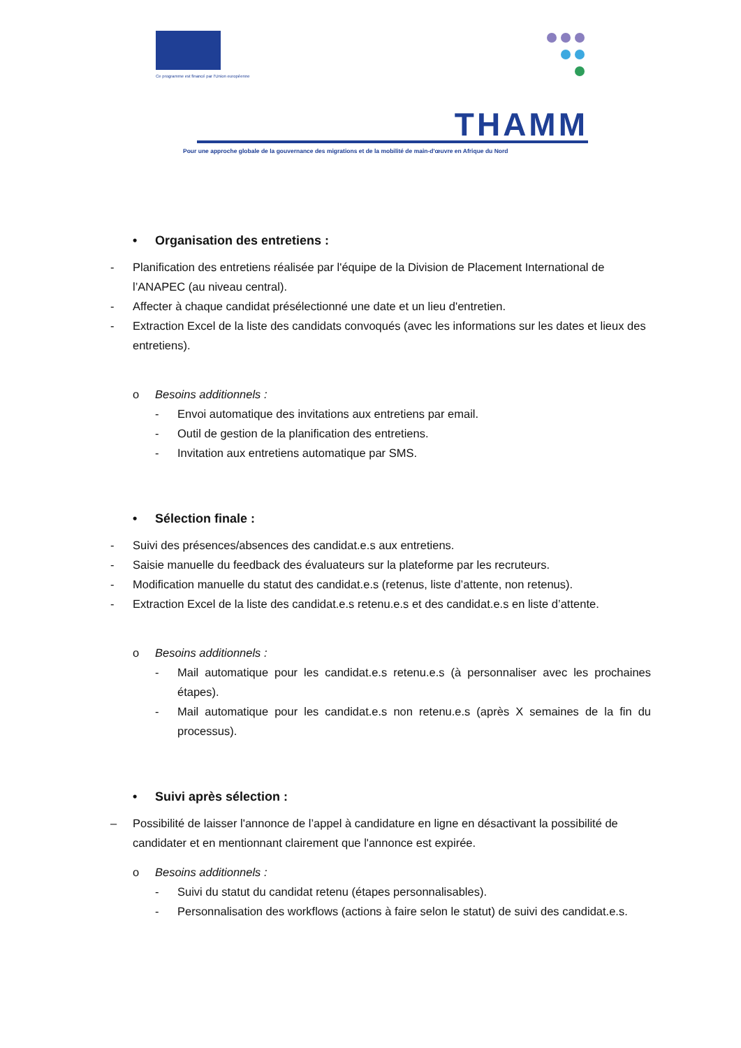Ce programme est financé par l'Union européenne
THAMM
Pour une approche globale de la gouvernance des migrations et de la mobilité de main-d'œuvre en Afrique du Nord
• Organisation des entretiens :
- Planification des entretiens réalisée par l'équipe de la Division de Placement International de l’ANAPEC (au niveau central).
- Affecter à chaque candidat présélectionné une date et un lieu d'entretien.
- Extraction Excel de la liste des candidats convoqués (avec les informations sur les dates et lieux des entretiens).
o Besoins additionnels :
- Envoi automatique des invitations aux entretiens par email.
- Outil de gestion de la planification des entretiens.
- Invitation aux entretiens automatique par SMS.
• Sélection finale :
- Suivi des présences/absences des candidat.e.s aux entretiens.
- Saisie manuelle du feedback des évaluateurs sur la plateforme par les recruteurs.
- Modification manuelle du statut des candidat.e.s (retenus, liste d’attente, non retenus).
- Extraction Excel de la liste des candidat.e.s retenu.e.s et des candidat.e.s en liste d’attente.
o Besoins additionnels :
- Mail automatique pour les candidat.e.s retenu.e.s (à personnaliser avec les prochaines étapes).
- Mail automatique pour les candidat.e.s non retenu.e.s (après X semaines de la fin du processus).
• Suivi après sélection :
– Possibilité de laisser l'annonce de l’appel à candidature en ligne en désactivant la possibilité de candidater et en mentionnant clairement que l'annonce est expirée.
o Besoins additionnels :
- Suivi du statut du candidat retenu (étapes personnalisables).
- Personnalisation des workflows (actions à faire selon le statut) de suivi des candidat.e.s.